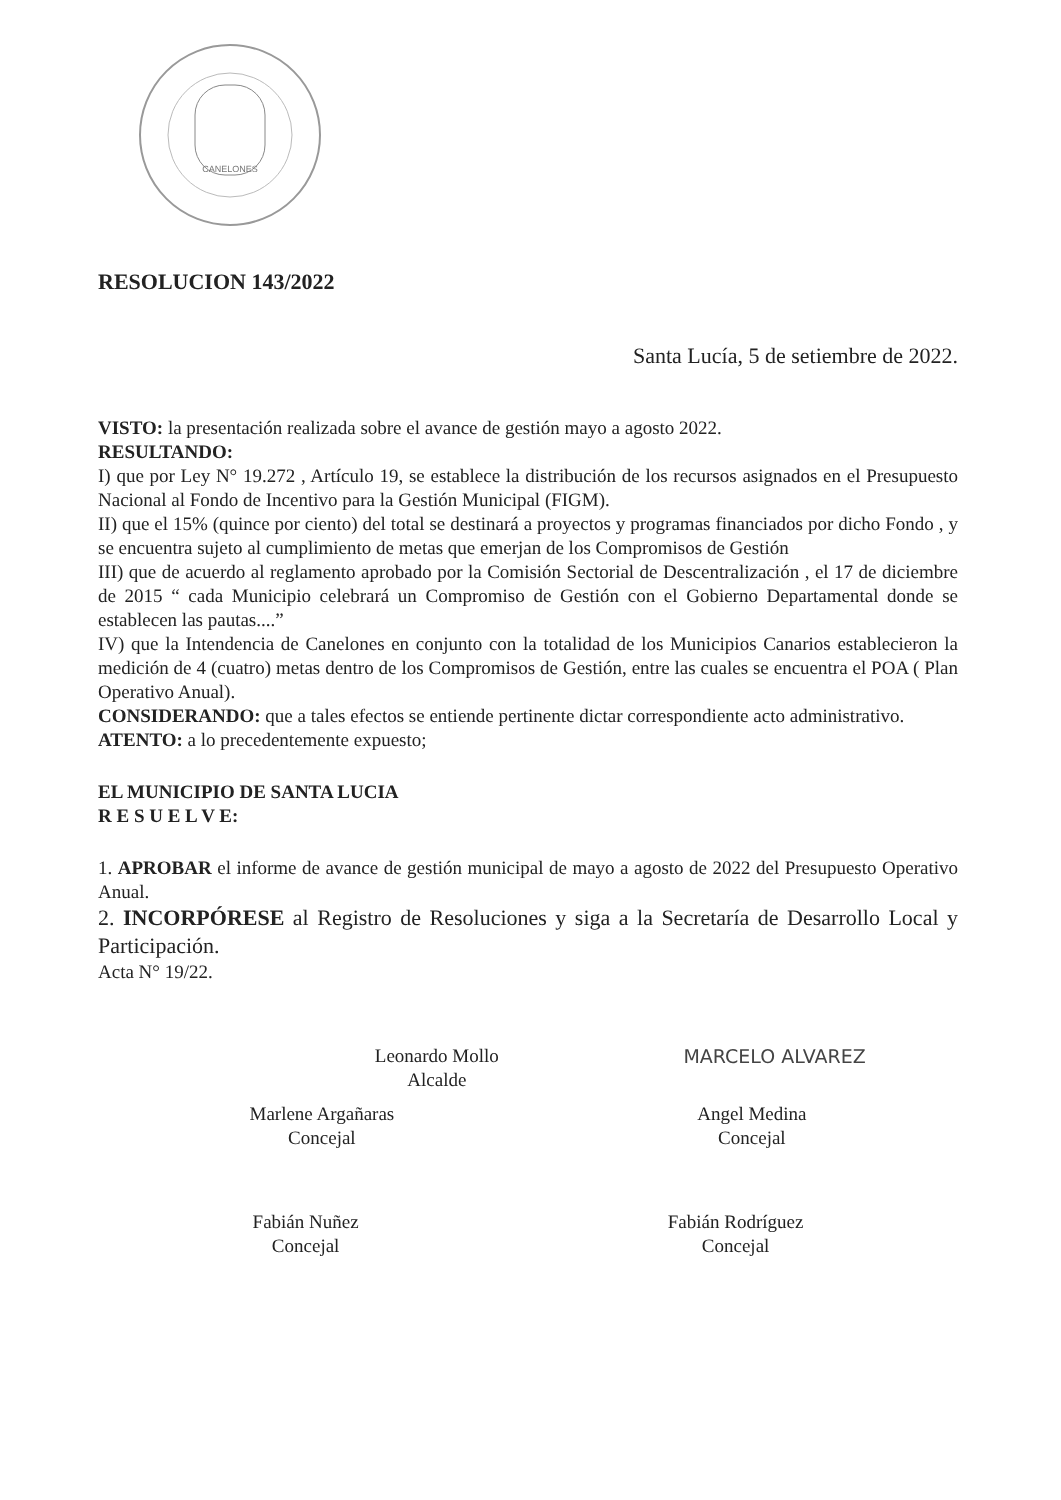CANELONES
RESOLUCION 143/2022
Santa Lucía, 5 de setiembre de 2022.
VISTO: la presentación realizada sobre el avance de gestión mayo a agosto 2022.
RESULTANDO:
I) que por Ley N° 19.272 , Artículo 19, se establece la distribución de los recursos asignados en el Presupuesto Nacional al Fondo de Incentivo para la Gestión Municipal (FIGM).
II) que el 15% (quince por ciento) del total se destinará a proyectos y programas financiados por dicho Fondo , y se encuentra sujeto al cumplimiento de metas que emerjan de los Compromisos de Gestión
III) que de acuerdo al reglamento aprobado por la Comisión Sectorial de Descentralización , el 17 de diciembre de 2015 “ cada Municipio celebrará un Compromiso de Gestión con el Gobierno Departamental donde se establecen las pautas....”
IV) que la Intendencia de Canelones en conjunto con la totalidad de los Municipios Canarios establecieron la medición de 4 (cuatro) metas dentro de los Compromisos de Gestión, entre las cuales se encuentra el POA ( Plan Operativo Anual).
CONSIDERANDO: que a tales efectos se entiende pertinente dictar correspondiente acto administrativo.
ATENTO: a lo precedentemente expuesto;
EL MUNICIPIO DE SANTA LUCIA
R E S U E L V E:
1. APROBAR el informe de avance de gestión municipal de mayo a agosto de 2022 del Presupuesto Operativo Anual.
2. INCORPÓRESE al Registro de Resoluciones y siga a la Secretaría de Desarrollo Local y Participación.
Acta N° 19/22.
Leonardo Mollo
Alcalde
MARCELO ALVAREZ
Marlene Argañaras
Concejal
Angel Medina
Concejal
Fabián Nuñez
Concejal
Fabián Rodríguez
Concejal